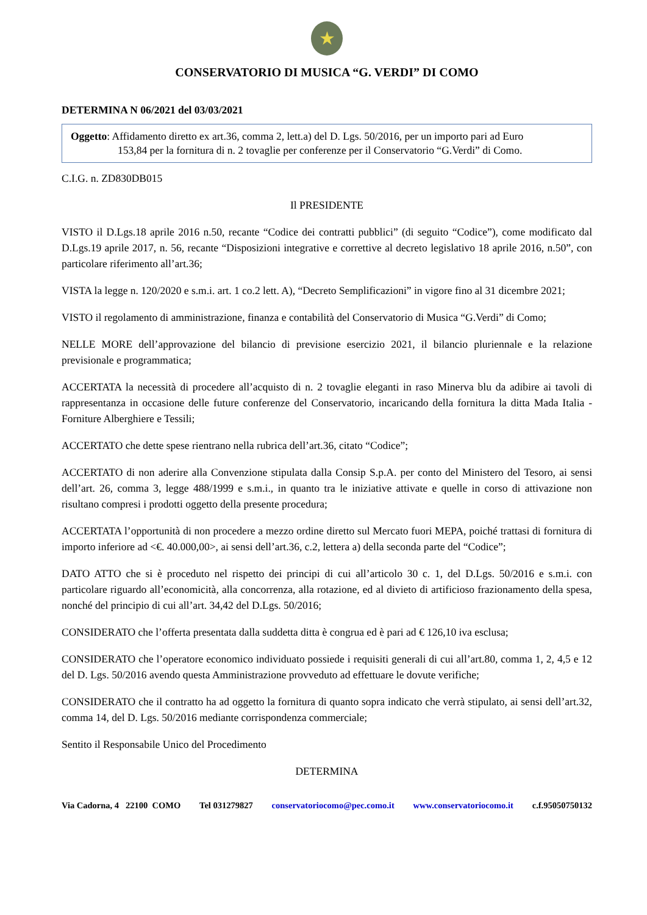★
CONSERVATORIO DI MUSICA “G. VERDI” DI COMO
DETERMINA N 06/2021 del 03/03/2021
Oggetto: Affidamento diretto ex art.36, comma 2, lett.a) del D. Lgs. 50/2016, per un importo pari ad Euro
153,84 per la fornitura di n. 2 tovaglie per conferenze per il Conservatorio “G.Verdi” di Como.
C.I.G. n. ZD830DB015
Il PRESIDENTE
VISTO il D.Lgs.18 aprile 2016 n.50, recante “Codice dei contratti pubblici” (di seguito “Codice”), come modificato dal D.Lgs.19 aprile 2017, n. 56, recante “Disposizioni integrative e correttive al decreto legislativo 18 aprile 2016, n.50”, con particolare riferimento all’art.36;
VISTA la legge n. 120/2020 e s.m.i. art. 1 co.2 lett. A), “Decreto Semplificazioni” in vigore fino al 31 dicembre 2021;
VISTO il regolamento di amministrazione, finanza e contabilità del Conservatorio di Musica “G.Verdi” di Como;
NELLE MORE dell’approvazione del bilancio di previsione esercizio 2021, il bilancio pluriennale e la relazione previsionale e programmatica;
ACCERTATA la necessità di procedere all’acquisto di n. 2 tovaglie eleganti in raso Minerva blu da adibire ai tavoli di rappresentanza in occasione delle future conferenze del Conservatorio, incaricando della fornitura la ditta Mada Italia - Forniture Alberghiere e Tessili;
ACCERTATO che dette spese rientrano nella rubrica dell’art.36, citato “Codice”;
ACCERTATO di non aderire alla Convenzione stipulata dalla Consip S.p.A. per conto del Ministero del Tesoro, ai sensi dell’art. 26, comma 3, legge 488/1999 e s.m.i., in quanto tra le iniziative attivate e quelle in corso di attivazione non risultano compresi i prodotti oggetto della presente procedura;
ACCERTATA l’opportunità di non procedere a mezzo ordine diretto sul Mercato fuori MEPA, poiché trattasi di fornitura di importo inferiore ad <€. 40.000,00>, ai sensi dell’art.36, c.2, lettera a) della seconda parte del “Codice”;
DATO ATTO che si è proceduto nel rispetto dei principi di cui all’articolo 30 c. 1, del D.Lgs. 50/2016 e s.m.i. con particolare riguardo all’economicità, alla concorrenza, alla rotazione, ed al divieto di artificioso frazionamento della spesa, nonché del principio di cui all’art. 34,42 del D.Lgs. 50/2016;
CONSIDERATO che l’offerta presentata dalla suddetta ditta è congrua ed è pari ad € 126,10 iva esclusa;
CONSIDERATO che l’operatore economico individuato possiede i requisiti generali di cui all’art.80, comma 1, 2, 4,5 e 12 del D. Lgs. 50/2016 avendo questa Amministrazione provveduto ad effettuare le dovute verifiche;
CONSIDERATO che il contratto ha ad oggetto la fornitura di quanto sopra indicato che verrà stipulato, ai sensi dell’art.32, comma 14, del D. Lgs. 50/2016 mediante corrispondenza commerciale;
Sentito il Responsabile Unico del Procedimento
DETERMINA
Via Cadorna, 4 22100 COMO Tel 031279827 conservatoriocomo@pec.como.it www.conservatoriocomo.it c.f.95050750132